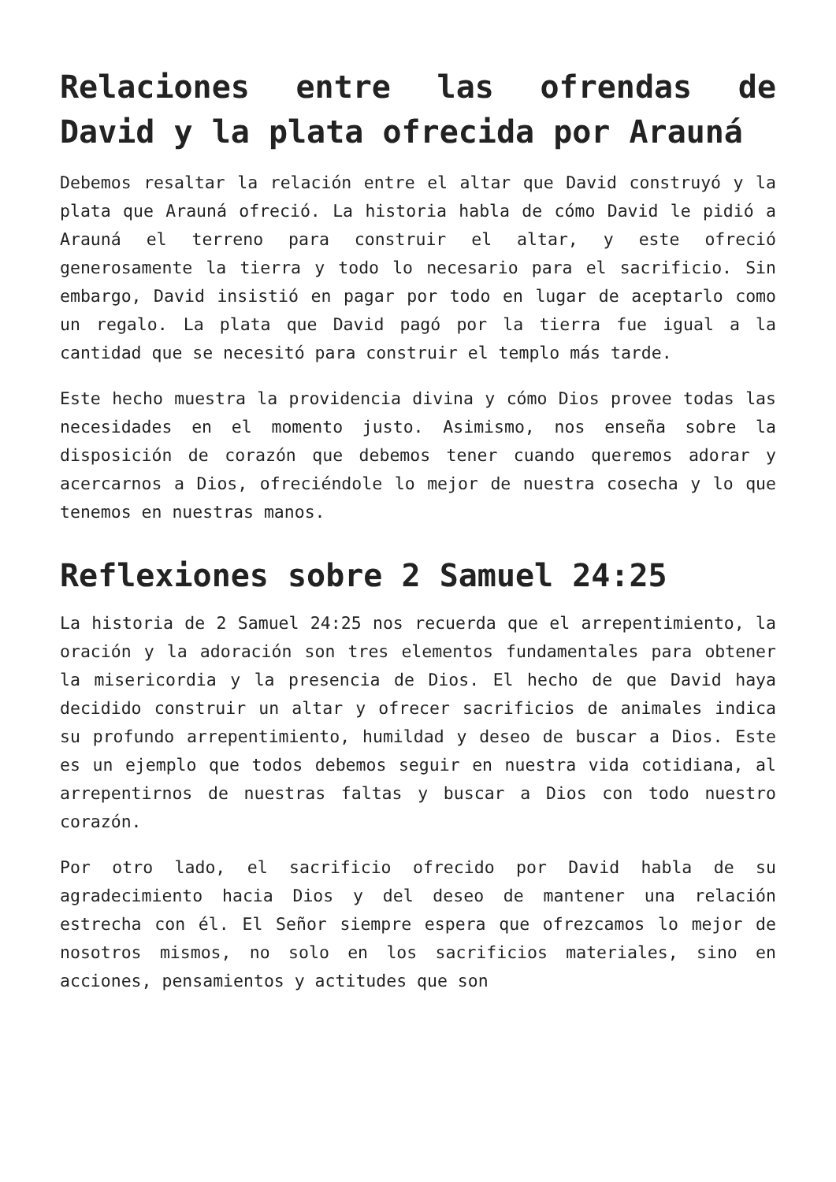Relaciones entre las ofrendas de David y la plata ofrecida por Arauná
Debemos resaltar la relación entre el altar que David construyó y la plata que Arauná ofreció. La historia habla de cómo David le pidió a Arauná el terreno para construir el altar, y este ofreció generosamente la tierra y todo lo necesario para el sacrificio. Sin embargo, David insistió en pagar por todo en lugar de aceptarlo como un regalo. La plata que David pagó por la tierra fue igual a la cantidad que se necesitó para construir el templo más tarde.
Este hecho muestra la providencia divina y cómo Dios provee todas las necesidades en el momento justo. Asimismo, nos enseña sobre la disposición de corazón que debemos tener cuando queremos adorar y acercarnos a Dios, ofreciéndole lo mejor de nuestra cosecha y lo que tenemos en nuestras manos.
Reflexiones sobre 2 Samuel 24:25
La historia de 2 Samuel 24:25 nos recuerda que el arrepentimiento, la oración y la adoración son tres elementos fundamentales para obtener la misericordia y la presencia de Dios. El hecho de que David haya decidido construir un altar y ofrecer sacrificios de animales indica su profundo arrepentimiento, humildad y deseo de buscar a Dios. Este es un ejemplo que todos debemos seguir en nuestra vida cotidiana, al arrepentirnos de nuestras faltas y buscar a Dios con todo nuestro corazón.
Por otro lado, el sacrificio ofrecido por David habla de su agradecimiento hacia Dios y del deseo de mantener una relación estrecha con él. El Señor siempre espera que ofrezcamos lo mejor de nosotros mismos, no solo en los sacrificios materiales, sino en acciones, pensamientos y actitudes que son